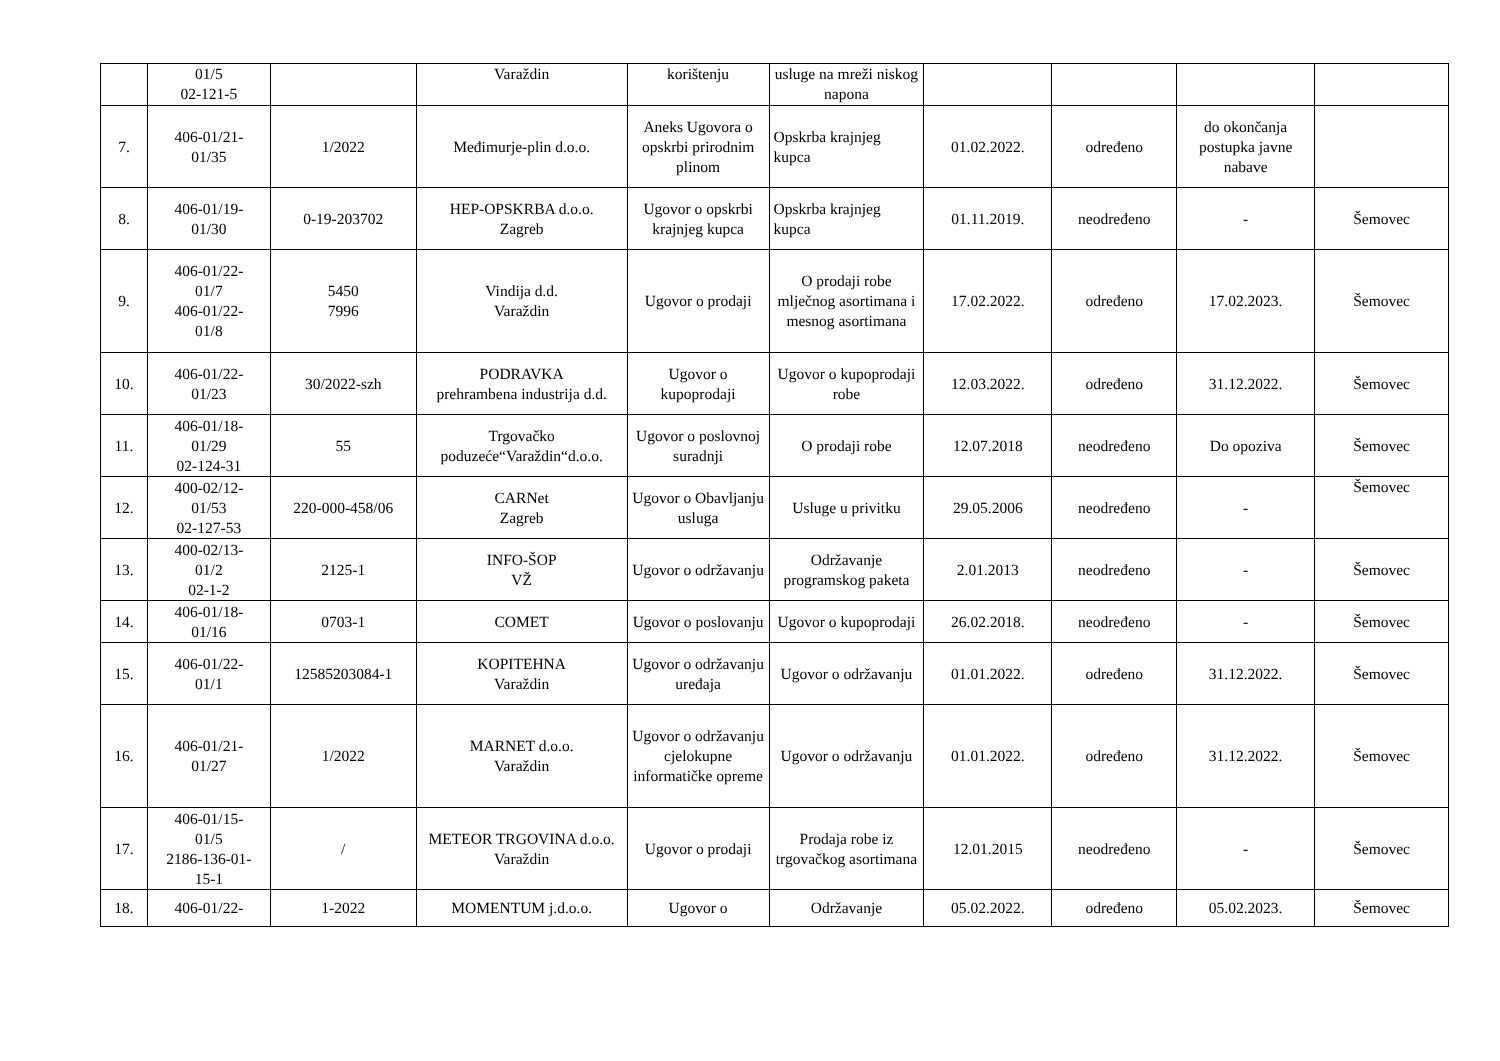| | 01/5 02-121-5 | | Varaždin | korištenju | usluge na mreži niskog napona | | | | |
| 7. | 406-01/21- 01/35 | 1/2022 | Međimurje-plin d.o.o. | Aneks Ugovora o opskrbi prirodnim plinom | Opskrba krajnjeg kupca | 01.02.2022. | određeno | do okončanja postupka javne nabave | |
| 8. | 406-01/19- 01/30 | 0-19-203702 | HEP-OPSKRBA d.o.o. Zagreb | Ugovor o opskrbi krajnjeg kupca | Opskrba krajnjeg kupca | 01.11.2019. | neodređeno | - | Šemovec |
| 9. | 406-01/22- 01/7 406-01/22- 01/8 | 5450 7996 | Vindija d.d. Varaždin | Ugovor o prodaji | O prodaji robe mlječnog asortimana i mesnog asortimana | 17.02.2022. | određeno | 17.02.2023. | Šemovec |
| 10. | 406-01/22- 01/23 | 30/2022-szh | PODRAVKA prehrambena industrija d.d. | Ugovor o kupoprodaji | Ugovor o kupoprodaji robe | 12.03.2022. | određeno | 31.12.2022. | Šemovec |
| 11. | 406-01/18- 01/29 02-124-31 | 55 | Trgovačko poduzeće“Varaždin“d.o.o. | Ugovor o poslovnoj suradnji | O prodaji robe | 12.07.2018 | neodređeno | Do opoziva | Šemovec |
| 12. | 400-02/12- 01/53 02-127-53 | 220-000-458/06 | CARNet Zagreb | Ugovor o Obavljanju usluga | Usluge u privitku | 29.05.2006 | neodređeno | - | Šemovec |
| 13. | 400-02/13- 01/2 02-1-2 | 2125-1 | INFO-ŠOP VŽ | Ugovor o održavanju | Održavanje programskog paketa | 2.01.2013 | neodređeno | - | Šemovec |
| 14. | 406-01/18- 01/16 | 0703-1 | COMET | Ugovor o poslovanju | Ugovor o kupoprodaji | 26.02.2018. | neodređeno | - | Šemovec |
| 15. | 406-01/22- 01/1 | 12585203084-1 | KOPITEHNA Varaždin | Ugovor o održavanju uređaja | Ugovor o održavanju | 01.01.2022. | određeno | 31.12.2022. | Šemovec |
| 16. | 406-01/21- 01/27 | 1/2022 | MARNET d.o.o. Varaždin | Ugovor o održavanju cjelokupne informatičke opreme | Ugovor o održavanju | 01.01.2022. | određeno | 31.12.2022. | Šemovec |
| 17. | 406-01/15- 01/5 2186-136-01- 15-1 | / | METEOR TRGOVINA d.o.o. Varaždin | Ugovor o prodaji | Prodaja robe iz trgovačkog asortimana | 12.01.2015 | neodređeno | - | Šemovec |
| 18. | 406-01/22- | 1-2022 | MOMENTUM j.d.o.o. | Ugovor o | Održavanje | 05.02.2022. | određeno | 05.02.2023. | Šemovec |